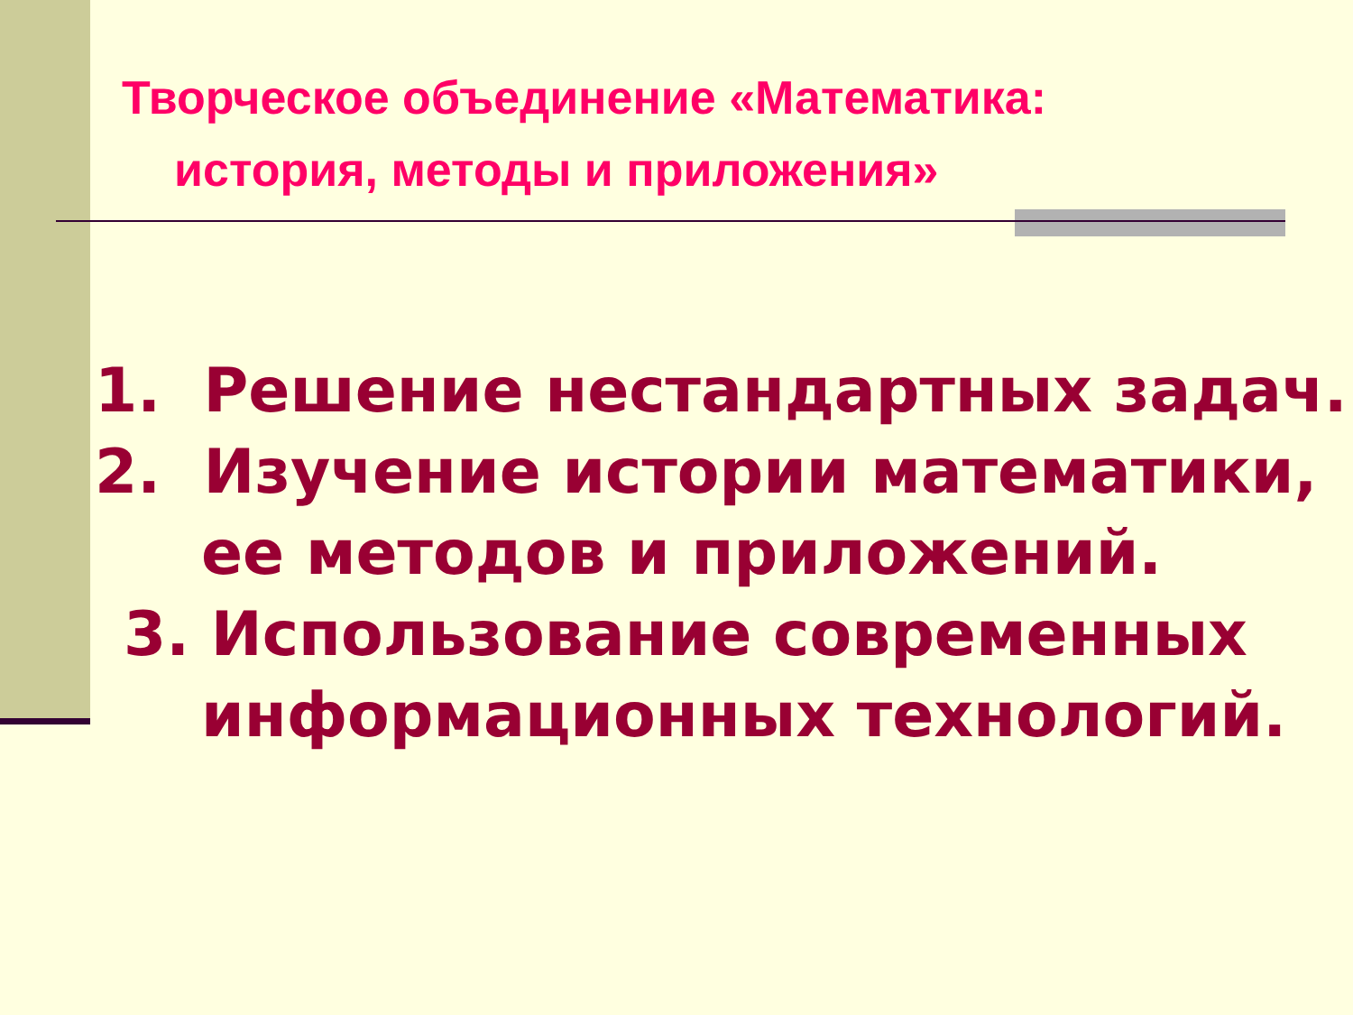Творческое объединение «Математика:
история, методы и приложения»
1. Решение нестандартных задач.
2. Изучение истории математики,
ее методов и приложений.
3. Использование современных
информационных технологий.